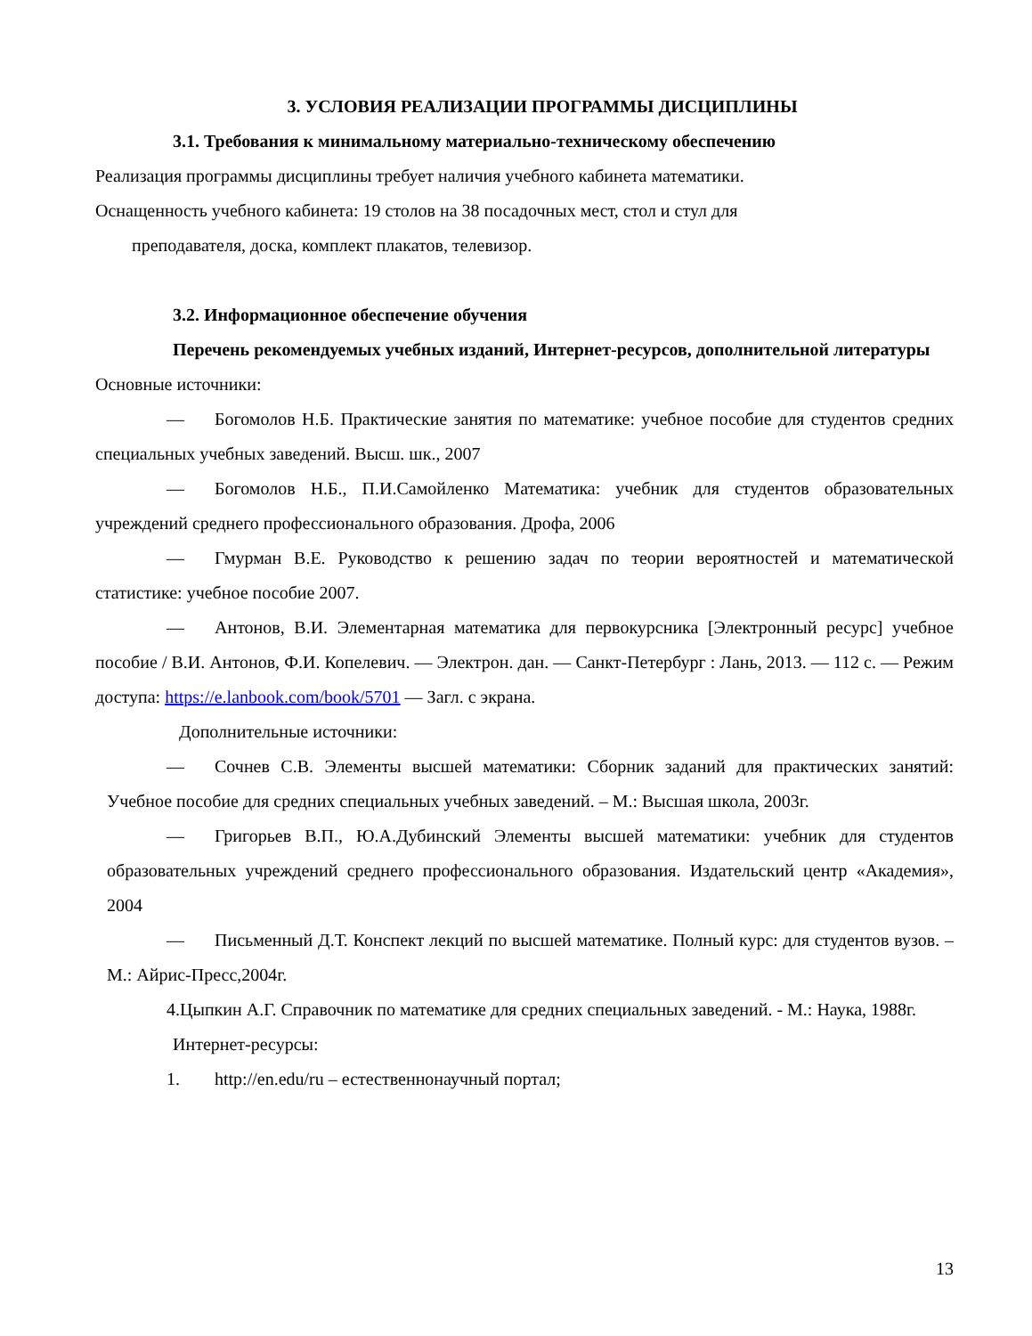3. УСЛОВИЯ РЕАЛИЗАЦИИ ПРОГРАММЫ ДИСЦИПЛИНЫ
3.1. Требования к минимальному материально-техническому обеспечению
Реализация программы дисциплины требует наличия учебного кабинета математики.
Оснащенность учебного кабинета: 19 столов на 38 посадочных мест, стол и стул для
преподавателя, доска, комплект плакатов, телевизор.
3.2. Информационное обеспечение обучения
Перечень рекомендуемых учебных изданий, Интернет-ресурсов, дополнительной литературы
Основные источники:
— Богомолов Н.Б. Практические занятия по математике: учебное пособие для студентов средних специальных учебных заведений. Высш. шк., 2007
— Богомолов Н.Б., П.И.Самойленко Математика: учебник для студентов образовательных учреждений среднего профессионального образования. Дрофа, 2006
— Гмурман В.Е. Руководство к решению задач по теории вероятностей и математической статистике: учебное пособие 2007.
— Антонов, В.И. Элементарная математика для первокурсника [Электронный ресурс] учебное пособие / В.И. Антонов, Ф.И. Копелевич. — Электрон. дан. — Санкт-Петербург : Лань, 2013. — 112 с. — Режим доступа: https://e.lanbook.com/book/5701 — Загл. с экрана.
Дополнительные источники:
— Сочнев С.В. Элементы высшей математики: Сборник заданий для практических занятий: Учебное пособие для средних специальных учебных заведений. – М.: Высшая школа, 2003г.
— Григорьев В.П., Ю.А.Дубинский Элементы высшей математики: учебник для студентов образовательных учреждений среднего профессионального образования. Издательский центр «Академия», 2004
— Письменный Д.Т. Конспект лекций по высшей математике. Полный курс: для студентов вузов. – М.: Айрис-Пресс,2004г.
4.Цыпкин А.Г. Справочник по математике для средних специальных заведений. - М.: Наука, 1988г.
Интернет-ресурсы:
1. http://en.edu/ru – естественнонаучный портал;
13